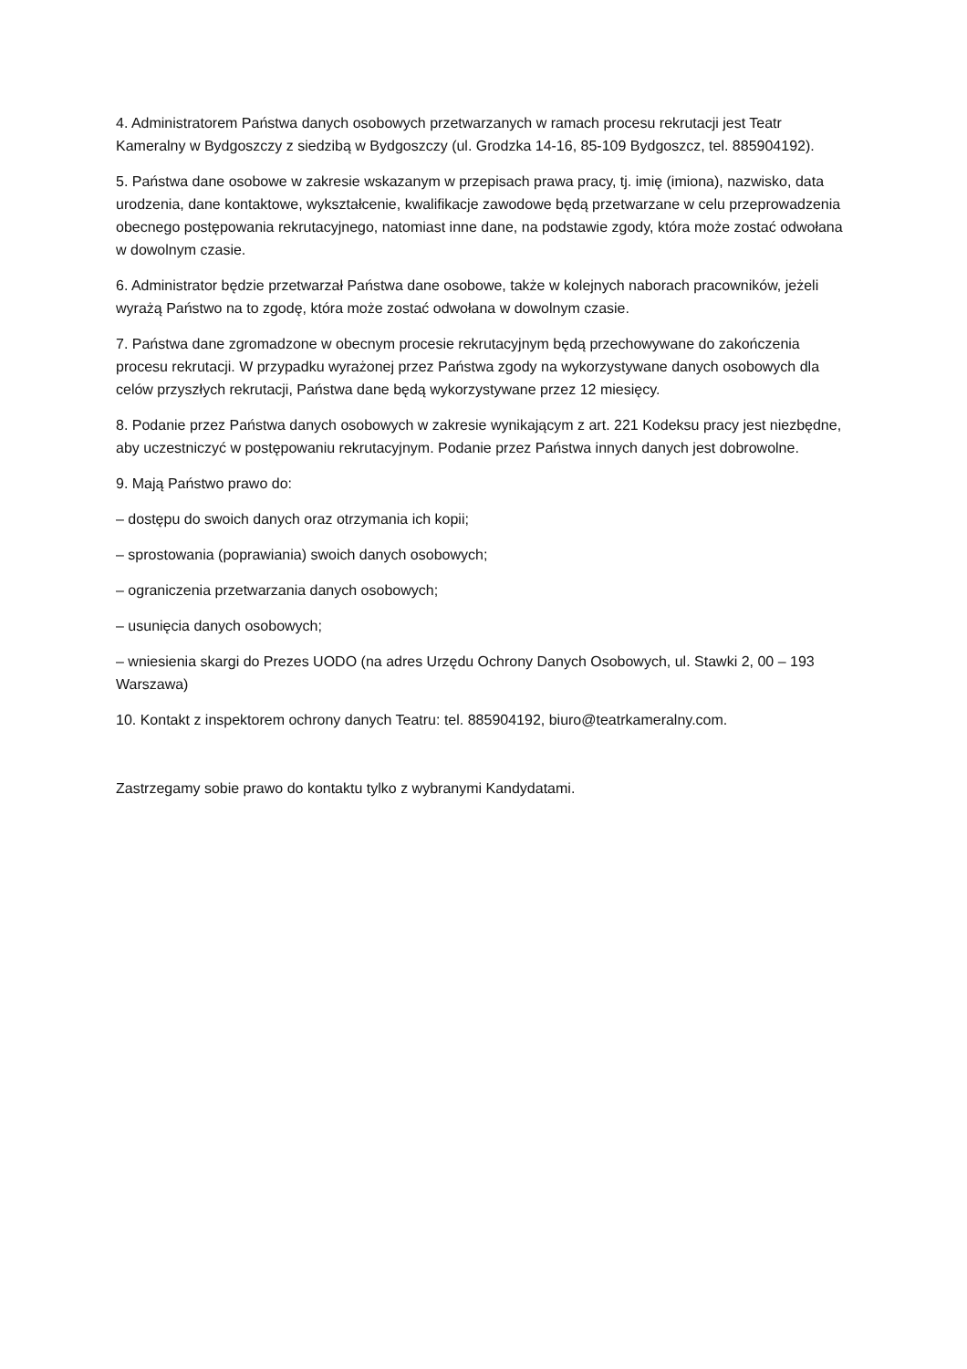4. Administratorem Państwa danych osobowych przetwarzanych w ramach procesu rekrutacji jest Teatr Kameralny w Bydgoszczy z siedzibą w Bydgoszczy (ul. Grodzka 14-16, 85-109 Bydgoszcz, tel. 885904192).
5. Państwa dane osobowe w zakresie wskazanym w przepisach prawa pracy, tj. imię (imiona), nazwisko, data urodzenia, dane kontaktowe, wykształcenie, kwalifikacje zawodowe będą przetwarzane w celu przeprowadzenia obecnego postępowania rekrutacyjnego, natomiast inne dane, na podstawie zgody, która może zostać odwołana w dowolnym czasie.
6. Administrator będzie przetwarzał Państwa dane osobowe, także w kolejnych naborach pracowników, jeżeli wyrażą Państwo na to zgodę, która może zostać odwołana w dowolnym czasie.
7. Państwa dane zgromadzone w obecnym procesie rekrutacyjnym będą przechowywane do zakończenia procesu rekrutacji. W przypadku wyrażonej przez Państwa zgody na wykorzystywane danych osobowych dla celów przyszłych rekrutacji, Państwa dane będą wykorzystywane przez 12 miesięcy.
8. Podanie przez Państwa danych osobowych w zakresie wynikającym z art. 221 Kodeksu pracy jest niezbędne, aby uczestniczyć w postępowaniu rekrutacyjnym. Podanie przez Państwa innych danych jest dobrowolne.
9. Mają Państwo prawo do:
– dostępu do swoich danych oraz otrzymania ich kopii;
– sprostowania (poprawiania) swoich danych osobowych;
– ograniczenia przetwarzania danych osobowych;
– usunięcia danych osobowych;
– wniesienia skargi do Prezes UODO (na adres Urzędu Ochrony Danych Osobowych, ul. Stawki 2, 00 – 193 Warszawa)
10. Kontakt z inspektorem ochrony danych Teatru: tel. 885904192, biuro@teatrkameralny.com.
Zastrzegamy sobie prawo do kontaktu tylko z wybranymi Kandydatami.